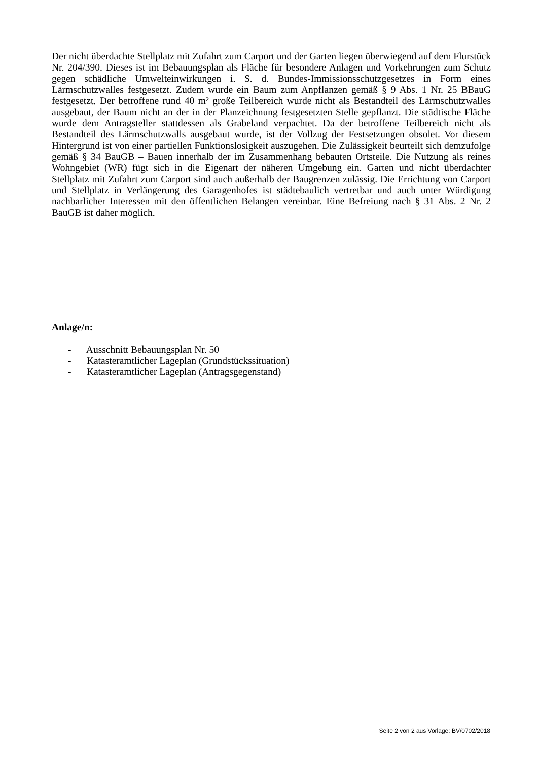Der nicht überdachte Stellplatz mit Zufahrt zum Carport und der Garten liegen überwiegend auf dem Flurstück Nr. 204/390. Dieses ist im Bebauungsplan als Fläche für besondere Anlagen und Vorkehrungen zum Schutz gegen schädliche Umwelteinwirkungen i. S. d. Bundes-Immissions­schutzgesetzes in Form eines Lärmschutzwalles festgesetzt. Zudem wurde ein Baum zum Anpflan­zen gemäß § 9 Abs. 1 Nr. 25 BBauG festgesetzt. Der betroffene rund 40 m² große Teilbereich wur­de nicht als Bestandteil des Lärmschutzwalles ausgebaut, der Baum nicht an der in der Planzeich­nung festgesetzten Stelle gepflanzt. Die städtische Fläche wurde dem Antragsteller stattdessen als Grabeland verpachtet. Da der betroffene Teilbereich nicht als Bestandteil des Lärmschutzwalls aus­gebaut wurde, ist der Vollzug der Festsetzungen obsolet. Vor diesem Hintergrund ist von einer par­tiellen Funktionslosigkeit auszugehen. Die Zulässigkeit beurteilt sich demzufolge gemäß § 34 BauGB – Bauen innerhalb der im Zusammenhang bebauten Ortsteile. Die Nutzung als reines Wohngebiet (WR) fügt sich in die Eigenart der näheren Umgebung ein. Garten und nicht überdach­ter Stellplatz mit Zufahrt zum Carport sind auch außerhalb der Baugrenzen zulässig. Die Errichtung von Carport und Stellplatz in Verlängerung des Garagenhofes ist städtebaulich vertretbar und auch unter Würdigung nachbarlicher Interessen mit den öffentlichen Belangen vereinbar. Eine Befreiung nach § 31 Abs. 2 Nr. 2 BauGB ist daher möglich.
Anlage/n:
- Ausschnitt Bebauungsplan Nr. 50
- Katasteramtlicher Lageplan (Grundstückssituation)
- Katasteramtlicher Lageplan (Antragsgegenstand)
Seite 2 von 2 aus Vorlage: BV/0702/2018